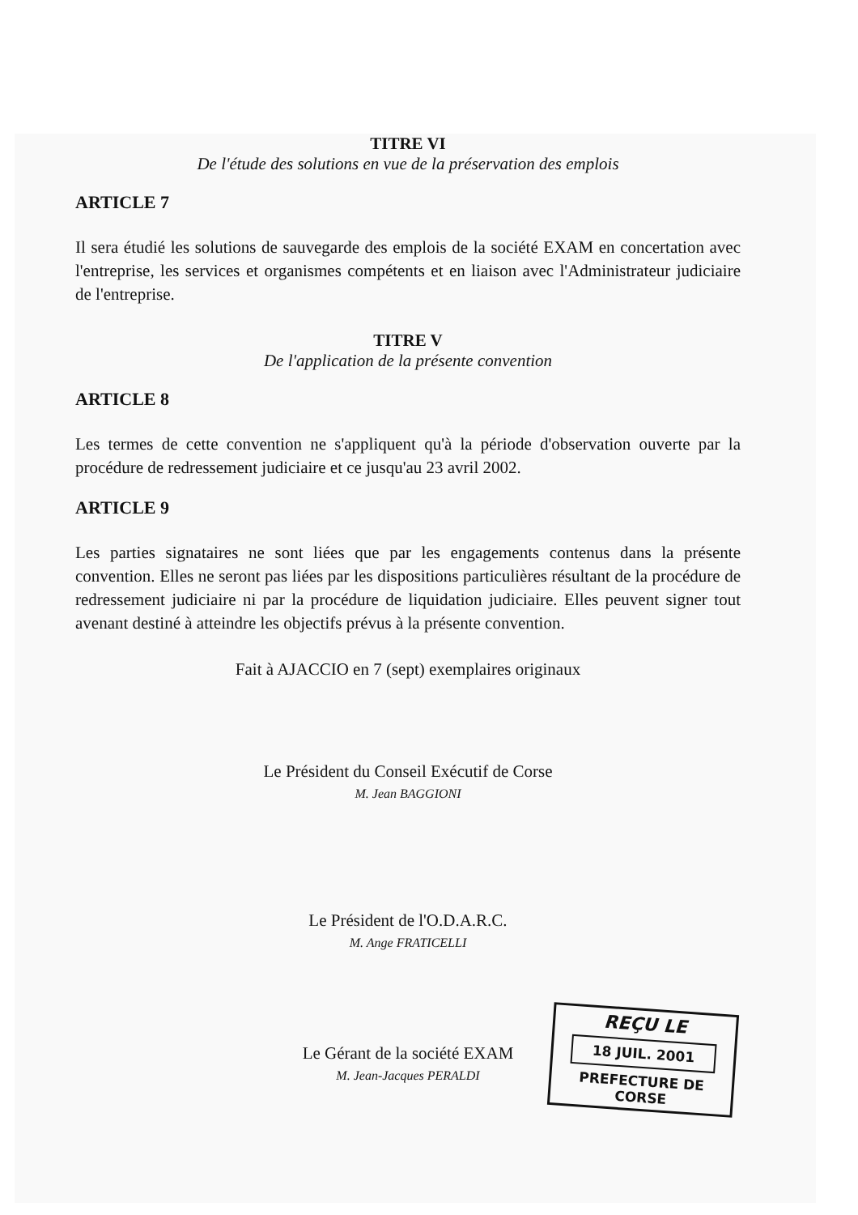TITRE VI
De l'étude des solutions en vue de la préservation des emplois
ARTICLE 7
Il sera étudié les solutions de sauvegarde des emplois de la société EXAM en concertation avec l'entreprise, les services et organismes compétents et en liaison avec l'Administrateur judiciaire de l'entreprise.
TITRE V
De l'application de la présente convention
ARTICLE 8
Les termes de cette convention ne s'appliquent qu'à la période d'observation ouverte par la procédure de redressement judiciaire et ce jusqu'au 23 avril 2002.
ARTICLE 9
Les parties signataires ne sont liées que par les engagements contenus dans la présente convention. Elles ne seront pas liées par les dispositions particulières résultant de la procédure de redressement judiciaire ni par la procédure de liquidation judiciaire. Elles peuvent signer tout avenant destiné à atteindre les objectifs prévus à la présente convention.
Fait à AJACCIO en 7 (sept) exemplaires originaux
Le Président du Conseil Exécutif de Corse
M. Jean BAGGIONI
Le Président de l'O.D.A.R.C.
M. Ange FRATICELLI
Le Gérant de la société EXAM
M. Jean-Jacques PERALDI
REÇU LE
18 JUIL. 2001
PREFECTURE DE CORSE